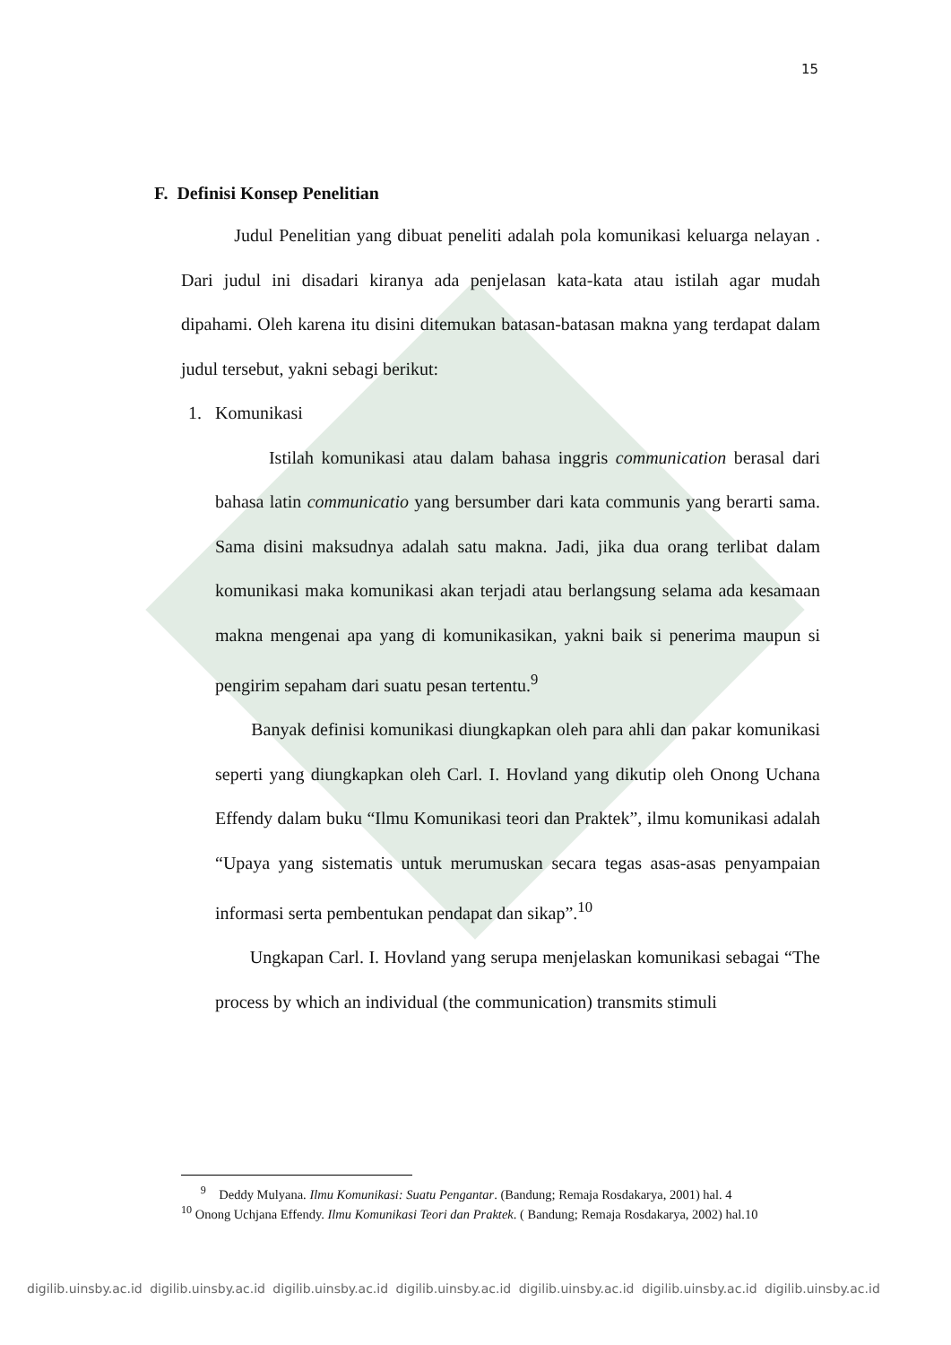15
F. Definisi Konsep Penelitian
Judul Penelitian yang dibuat peneliti adalah pola komunikasi keluarga nelayan . Dari judul ini disadari kiranya ada penjelasan kata-kata atau istilah agar mudah dipahami. Oleh karena itu disini ditemukan batasan-batasan makna yang terdapat dalam judul tersebut, yakni sebagi berikut:
1. Komunikasi
Istilah komunikasi atau dalam bahasa inggris communication berasal dari bahasa latin communicatio yang bersumber dari kata communis yang berarti sama. Sama disini maksudnya adalah satu makna. Jadi, jika dua orang terlibat dalam komunikasi maka komunikasi akan terjadi atau berlangsung selama ada kesamaan makna mengenai apa yang di komunikasikan, yakni baik si penerima maupun si pengirim sepaham dari suatu pesan tertentu.<sup>9</sup>
Banyak definisi komunikasi diungkapkan oleh para ahli dan pakar komunikasi seperti yang diungkapkan oleh Carl. I. Hovland yang dikutip oleh Onong Uchana Effendy dalam buku “Ilmu Komunikasi teori dan Praktek”, ilmu komunikasi adalah “Upaya yang sistematis untuk merumuskan secara tegas asas-asas penyampaian informasi serta pembentukan pendapat dan sikap”.<sup>10</sup>
Ungkapan Carl. I. Hovland yang serupa menjelaskan komunikasi sebagai “The process by which an individual (the communication) transmits stimuli
<sup>9</sup> Deddy Mulyana. Ilmu Komunikasi: Suatu Pengantar. (Bandung; Remaja Rosdakarya, 2001) hal. 4
<sup>10</sup> Onong Uchjana Effendy. Ilmu Komunikasi Teori dan Praktek. ( Bandung; Remaja Rosdakarya, 2002) hal.10
digilib.uinsby.ac.id digilib.uinsby.ac.id digilib.uinsby.ac.id digilib.uinsby.ac.id digilib.uinsby.ac.id digilib.uinsby.ac.id digilib.uinsby.ac.id